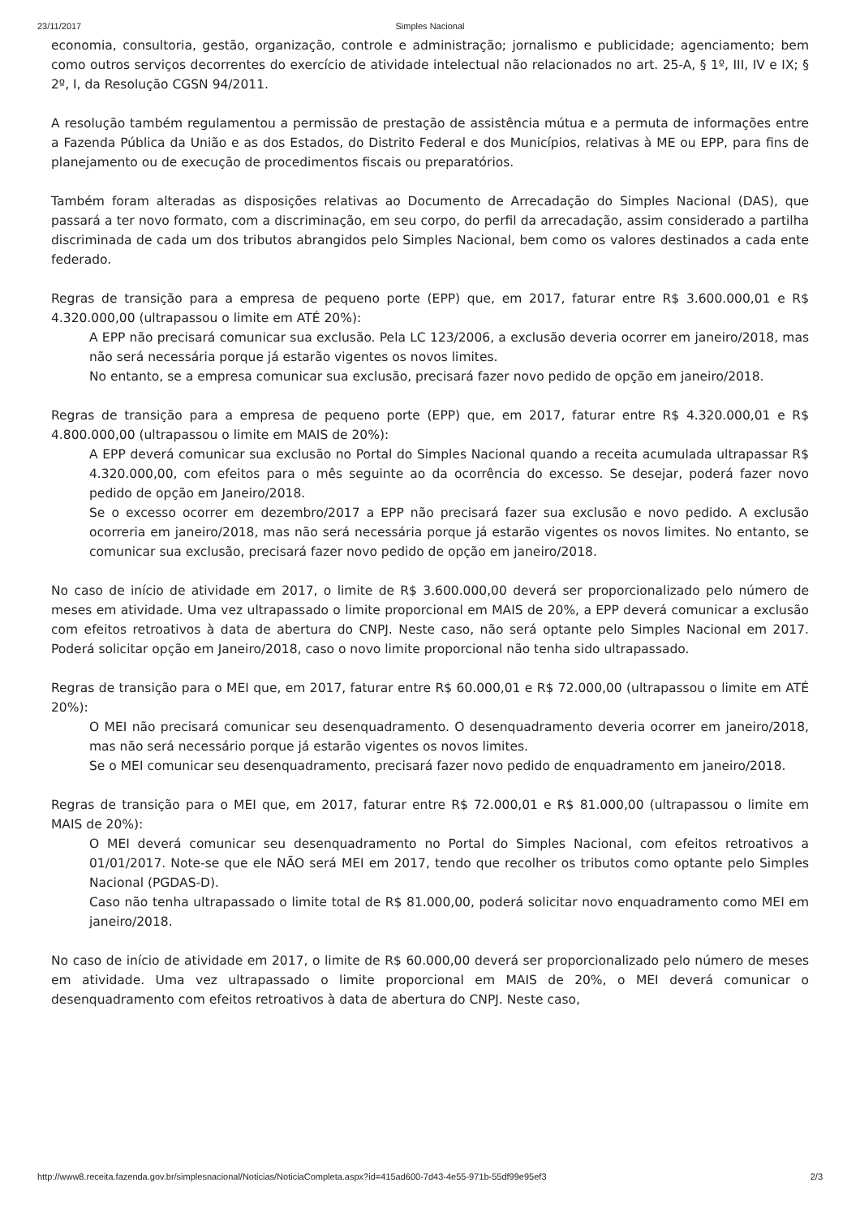23/11/2017 Simples Nacional
economia, consultoria, gestão, organização, controle e administração; jornalismo e publicidade; agenciamento; bem como outros serviços decorrentes do exercício de atividade intelectual não relacionados no art. 25-A, § 1º, III, IV e IX; § 2º, I, da Resolução CGSN 94/2011.
A resolução também regulamentou a permissão de prestação de assistência mútua e a permuta de informações entre a Fazenda Pública da União e as dos Estados, do Distrito Federal e dos Municípios, relativas à ME ou EPP, para fins de planejamento ou de execução de procedimentos fiscais ou preparatórios.
Também foram alteradas as disposições relativas ao Documento de Arrecadação do Simples Nacional (DAS), que passará a ter novo formato, com a discriminação, em seu corpo, do perfil da arrecadação, assim considerado a partilha discriminada de cada um dos tributos abrangidos pelo Simples Nacional, bem como os valores destinados a cada ente federado.
Regras de transição para a empresa de pequeno porte (EPP) que, em 2017, faturar entre R$ 3.600.000,01 e R$ 4.320.000,00 (ultrapassou o limite em ATÉ 20%):
A EPP não precisará comunicar sua exclusão. Pela LC 123/2006, a exclusão deveria ocorrer em janeiro/2018, mas não será necessária porque já estarão vigentes os novos limites.
No entanto, se a empresa comunicar sua exclusão, precisará fazer novo pedido de opção em janeiro/2018.
Regras de transição para a empresa de pequeno porte (EPP) que, em 2017, faturar entre R$ 4.320.000,01 e R$ 4.800.000,00 (ultrapassou o limite em MAIS de 20%):
A EPP deverá comunicar sua exclusão no Portal do Simples Nacional quando a receita acumulada ultrapassar R$ 4.320.000,00, com efeitos para o mês seguinte ao da ocorrência do excesso. Se desejar, poderá fazer novo pedido de opção em Janeiro/2018.
Se o excesso ocorrer em dezembro/2017 a EPP não precisará fazer sua exclusão e novo pedido. A exclusão ocorreria em janeiro/2018, mas não será necessária porque já estarão vigentes os novos limites. No entanto, se comunicar sua exclusão, precisará fazer novo pedido de opção em janeiro/2018.
No caso de início de atividade em 2017, o limite de R$ 3.600.000,00 deverá ser proporcionalizado pelo número de meses em atividade. Uma vez ultrapassado o limite proporcional em MAIS de 20%, a EPP deverá comunicar a exclusão com efeitos retroativos à data de abertura do CNPJ. Neste caso, não será optante pelo Simples Nacional em 2017. Poderá solicitar opção em Janeiro/2018, caso o novo limite proporcional não tenha sido ultrapassado.
Regras de transição para o MEI que, em 2017, faturar entre R$ 60.000,01 e R$ 72.000,00 (ultrapassou o limite em ATÉ 20%):
O MEI não precisará comunicar seu desenquadramento. O desenquadramento deveria ocorrer em janeiro/2018, mas não será necessário porque já estarão vigentes os novos limites.
Se o MEI comunicar seu desenquadramento, precisará fazer novo pedido de enquadramento em janeiro/2018.
Regras de transição para o MEI que, em 2017, faturar entre R$ 72.000,01 e R$ 81.000,00 (ultrapassou o limite em MAIS de 20%):
O MEI deverá comunicar seu desenquadramento no Portal do Simples Nacional, com efeitos retroativos a 01/01/2017. Note-se que ele NÃO será MEI em 2017, tendo que recolher os tributos como optante pelo Simples Nacional (PGDAS-D).
Caso não tenha ultrapassado o limite total de R$ 81.000,00, poderá solicitar novo enquadramento como MEI em janeiro/2018.
No caso de início de atividade em 2017, o limite de R$ 60.000,00 deverá ser proporcionalizado pelo número de meses em atividade. Uma vez ultrapassado o limite proporcional em MAIS de 20%, o MEI deverá comunicar o desenquadramento com efeitos retroativos à data de abertura do CNPJ. Neste caso,
http://www8.receita.fazenda.gov.br/simplesnacional/Noticias/NoticiaCompleta.aspx?id=415ad600-7d43-4e55-971b-55df99e95ef3 2/3